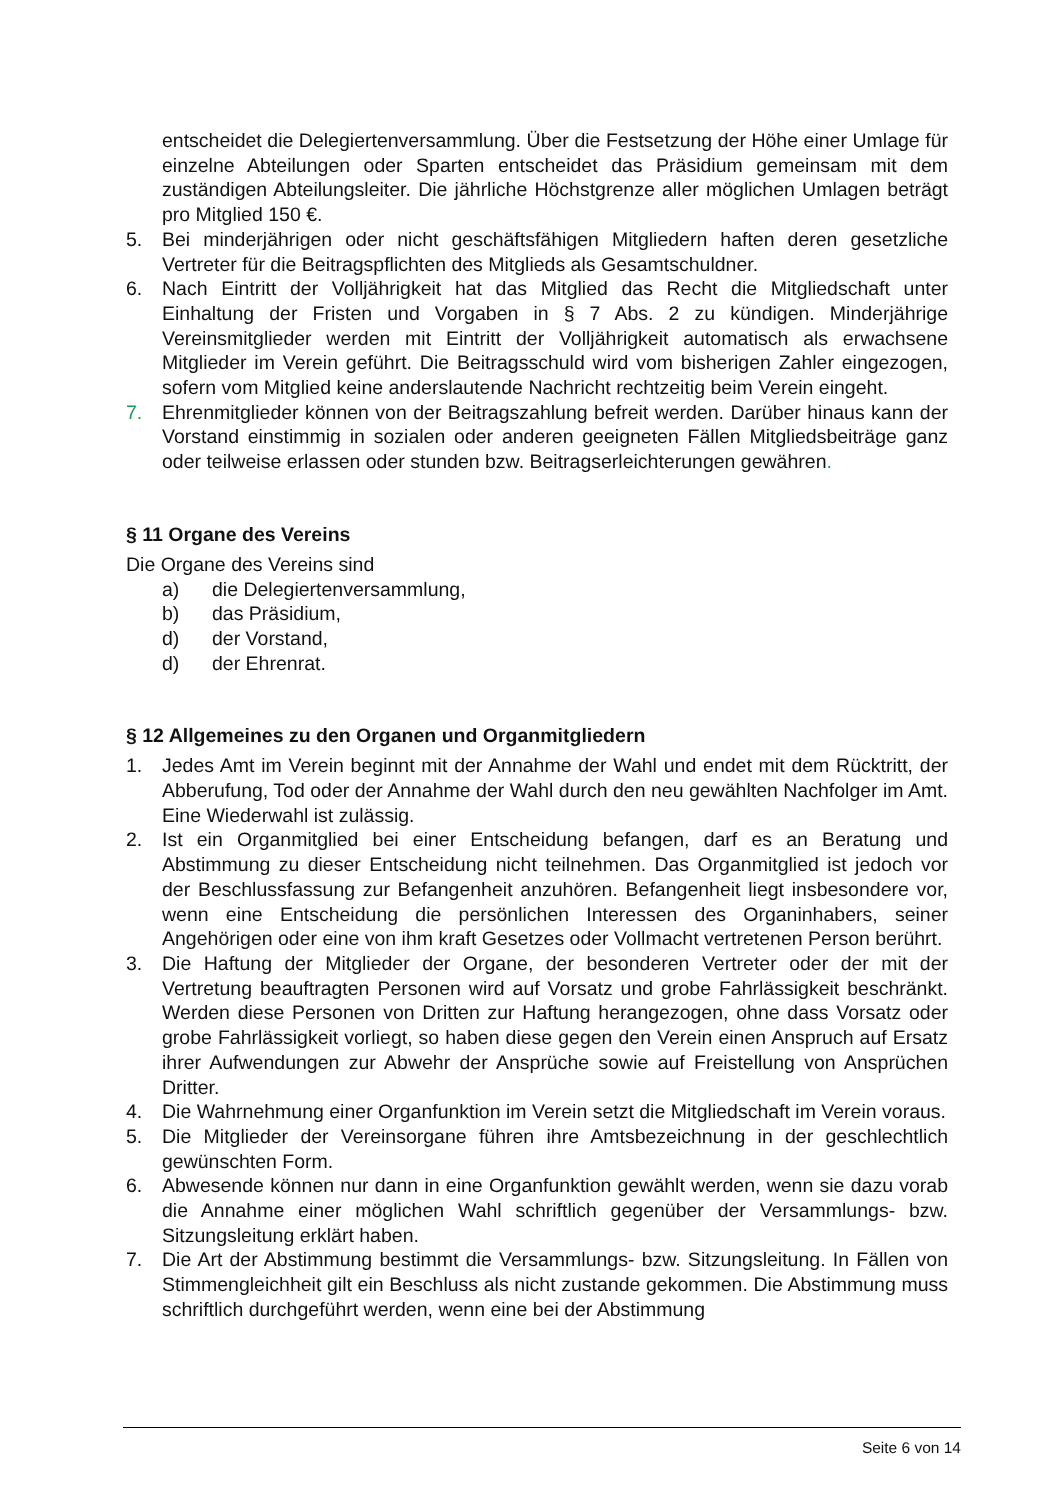entscheidet die Delegiertenversammlung. Über die Festsetzung der Höhe einer Umlage für einzelne Abteilungen oder Sparten entscheidet das Präsidium gemeinsam mit dem zuständigen Abteilungsleiter. Die jährliche Höchstgrenze aller möglichen Umlagen beträgt pro Mitglied 150 €.
5. Bei minderjährigen oder nicht geschäftsfähigen Mitgliedern haften deren gesetzliche Vertreter für die Beitragspflichten des Mitglieds als Gesamtschuldner.
6. Nach Eintritt der Volljährigkeit hat das Mitglied das Recht die Mitgliedschaft unter Einhaltung der Fristen und Vorgaben in § 7 Abs. 2 zu kündigen. Minderjährige Vereinsmitglieder werden mit Eintritt der Volljährigkeit automatisch als erwachsene Mitglieder im Verein geführt. Die Beitragsschuld wird vom bisherigen Zahler eingezogen, sofern vom Mitglied keine anderslautende Nachricht rechtzeitig beim Verein eingeht.
7. Ehrenmitglieder können von der Beitragszahlung befreit werden. Darüber hinaus kann der Vorstand einstimmig in sozialen oder anderen geeigneten Fällen Mitgliedsbeiträge ganz oder teilweise erlassen oder stunden bzw. Beitragserleichterungen gewähren.
§ 11 Organe des Vereins
Die Organe des Vereins sind
a) die Delegiertenversammlung,
b) das Präsidium,
d) der Vorstand,
d) der Ehrenrat.
§ 12 Allgemeines zu den Organen und Organmitgliedern
1. Jedes Amt im Verein beginnt mit der Annahme der Wahl und endet mit dem Rücktritt, der Abberufung, Tod oder der Annahme der Wahl durch den neu gewählten Nachfolger im Amt. Eine Wiederwahl ist zulässig.
2. Ist ein Organmitglied bei einer Entscheidung befangen, darf es an Beratung und Abstimmung zu dieser Entscheidung nicht teilnehmen. Das Organmitglied ist jedoch vor der Beschlussfassung zur Befangenheit anzuhören. Befangenheit liegt insbesondere vor, wenn eine Entscheidung die persönlichen Interessen des Organinhabers, seiner Angehörigen oder eine von ihm kraft Gesetzes oder Vollmacht vertretenen Person berührt.
3. Die Haftung der Mitglieder der Organe, der besonderen Vertreter oder der mit der Vertretung beauftragten Personen wird auf Vorsatz und grobe Fahrlässigkeit beschränkt. Werden diese Personen von Dritten zur Haftung herangezogen, ohne dass Vorsatz oder grobe Fahrlässigkeit vorliegt, so haben diese gegen den Verein einen Anspruch auf Ersatz ihrer Aufwendungen zur Abwehr der Ansprüche sowie auf Freistellung von Ansprüchen Dritter.
4. Die Wahrnehmung einer Organfunktion im Verein setzt die Mitgliedschaft im Verein voraus.
5. Die Mitglieder der Vereinsorgane führen ihre Amtsbezeichnung in der geschlechtlich gewünschten Form.
6. Abwesende können nur dann in eine Organfunktion gewählt werden, wenn sie dazu vorab die Annahme einer möglichen Wahl schriftlich gegenüber der Versammlungs- bzw. Sitzungsleitung erklärt haben.
7. Die Art der Abstimmung bestimmt die Versammlungs- bzw. Sitzungsleitung. In Fällen von Stimmengleichheit gilt ein Beschluss als nicht zustande gekommen. Die Abstimmung muss schriftlich durchgeführt werden, wenn eine bei der Abstimmung
Seite 6 von 14